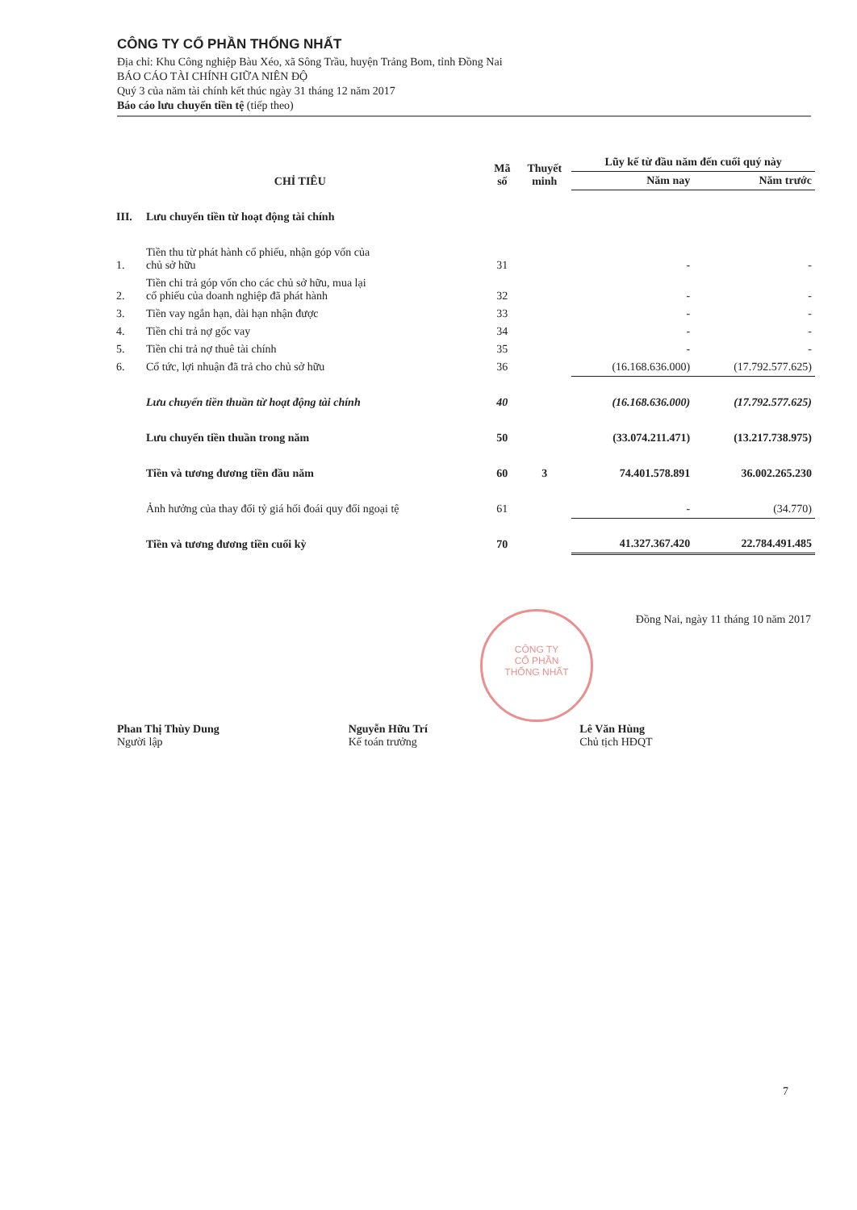CÔNG TY CỔ PHẦN THỐNG NHẤT
Địa chỉ: Khu Công nghiệp Bàu Xéo, xã Sông Trầu, huyện Trảng Bom, tỉnh Đồng Nai
BÁO CÁO TÀI CHÍNH GIỮA NIÊN ĐỘ
Quý 3 của năm tài chính kết thúc ngày 31 tháng 12 năm 2017
Báo cáo lưu chuyển tiền tệ (tiếp theo)
| CHỈ TIÊU | | Mã số | Thuyết minh | Lũy kế từ đầu năm đến cuối quý này | |
| --- | --- | --- | --- | --- | --- |
| | | | | Năm nay | Năm trước |
| III. | Lưu chuyển tiền từ hoạt động tài chính | | | | |
| 1. | Tiền thu từ phát hành cổ phiếu, nhận góp vốn của chủ sở hữu | 31 | | - | - |
| 2. | Tiền chi trả góp vốn cho các chủ sở hữu, mua lại cổ phiếu của doanh nghiệp đã phát hành | 32 | | - | - |
| 3. | Tiền vay ngắn hạn, dài hạn nhận được | 33 | | - | - |
| 4. | Tiền chi trả nợ gốc vay | 34 | | - | - |
| 5. | Tiền chi trả nợ thuê tài chính | 35 | | - | - |
| 6. | Cổ tức, lợi nhuận đã trả cho chủ sở hữu | 36 | | (16.168.636.000) | (17.792.577.625) |
| | Lưu chuyển tiền thuần từ hoạt động tài chính | 40 | | (16.168.636.000) | (17.792.577.625) |
| | Lưu chuyển tiền thuần trong năm | 50 | | (33.074.211.471) | (13.217.738.975) |
| | Tiền và tương đương tiền đầu năm | 60 | 3 | 74.401.578.891 | 36.002.265.230 |
| | Ảnh hưởng của thay đổi tỷ giá hối đoái quy đổi ngoại tệ | 61 | | - | (34.770) |
| | Tiền và tương đương tiền cuối kỳ | 70 | | 41.327.367.420 | 22.784.491.485 |
CÔNG TY
CỔ PHẦN
THỐNG NHẤT
Đồng Nai, ngày 11 tháng 10 năm 2017
Phan Thị Thùy Dung
Người lập
Nguyễn Hữu Trí
Kế toán trưởng
Lê Văn Hùng
Chủ tịch HĐQT
7